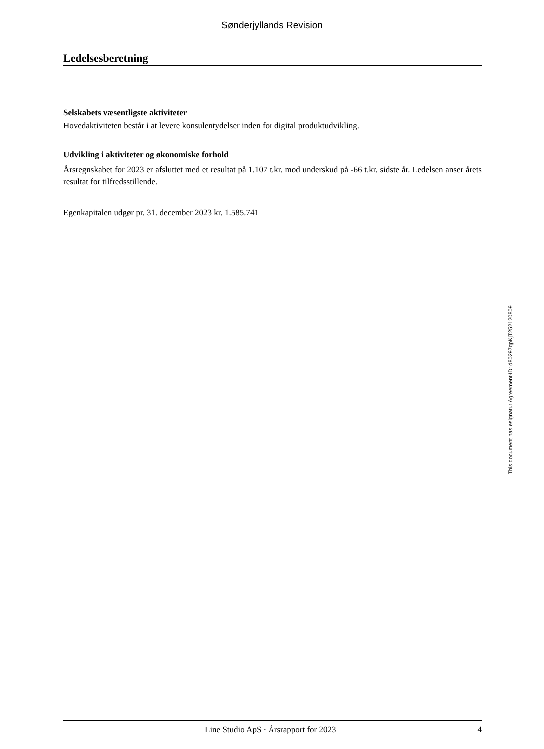Sønderjyllands Revision
Ledelsesberetning
Selskabets væsentligste aktiviteter
Hovedaktiviteten består i at levere konsulentydelser inden for digital produktudvikling.
Udvikling i aktiviteter og økonomiske forhold
Årsregnskabet for 2023 er afsluttet med et resultat på 1.107 t.kr. mod underskud på -66 t.kr. sidste år. Ledelsen anser årets resultat for tilfredsstillende.
Egenkapitalen udgør pr. 31. december 2023 kr. 1.585.741
This document has esignatur Agreement-ID: d80297qpKjT252120809
Line Studio ApS · Årsrapport for 2023 4